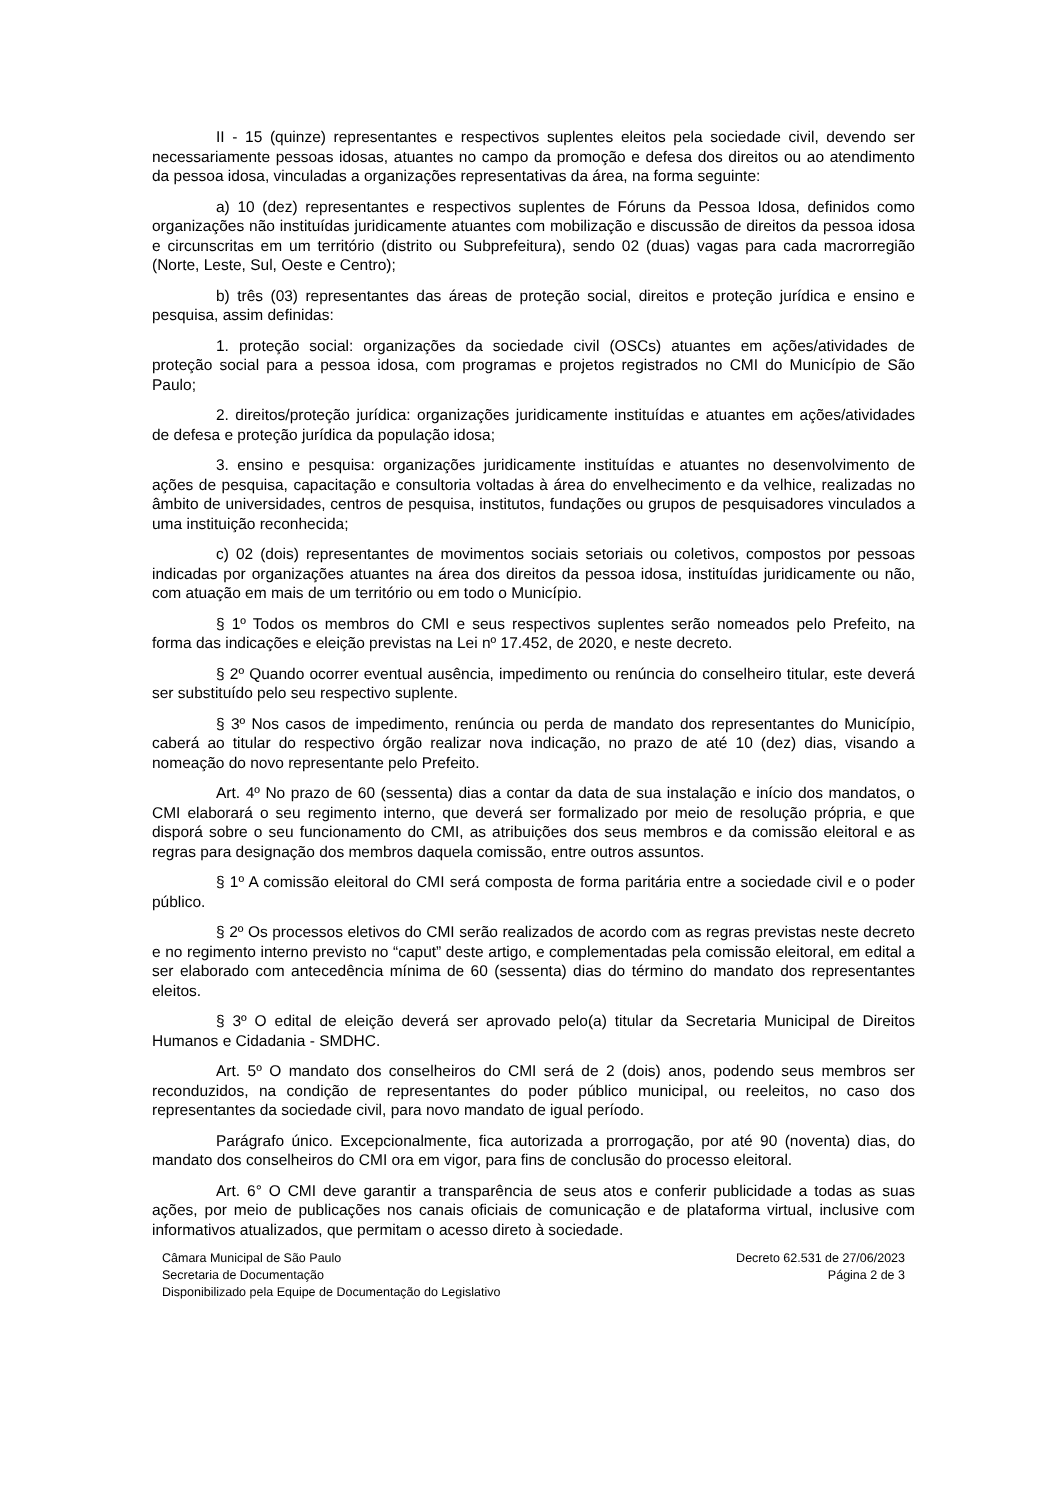II - 15 (quinze) representantes e respectivos suplentes eleitos pela sociedade civil, devendo ser necessariamente pessoas idosas, atuantes no campo da promoção e defesa dos direitos ou ao atendimento da pessoa idosa, vinculadas a organizações representativas da área, na forma seguinte:
a) 10 (dez) representantes e respectivos suplentes de Fóruns da Pessoa Idosa, definidos como organizações não instituídas juridicamente atuantes com mobilização e discussão de direitos da pessoa idosa e circunscritas em um território (distrito ou Subprefeitura), sendo 02 (duas) vagas para cada macrorregião (Norte, Leste, Sul, Oeste e Centro);
b) três (03) representantes das áreas de proteção social, direitos e proteção jurídica e ensino e pesquisa, assim definidas:
1. proteção social: organizações da sociedade civil (OSCs) atuantes em ações/atividades de proteção social para a pessoa idosa, com programas e projetos registrados no CMI do Município de São Paulo;
2. direitos/proteção jurídica: organizações juridicamente instituídas e atuantes em ações/atividades de defesa e proteção jurídica da população idosa;
3. ensino e pesquisa: organizações juridicamente instituídas e atuantes no desenvolvimento de ações de pesquisa, capacitação e consultoria voltadas à área do envelhecimento e da velhice, realizadas no âmbito de universidades, centros de pesquisa, institutos, fundações ou grupos de pesquisadores vinculados a uma instituição reconhecida;
c) 02 (dois) representantes de movimentos sociais setoriais ou coletivos, compostos por pessoas indicadas por organizações atuantes na área dos direitos da pessoa idosa, instituídas juridicamente ou não, com atuação em mais de um território ou em todo o Município.
§ 1º Todos os membros do CMI e seus respectivos suplentes serão nomeados pelo Prefeito, na forma das indicações e eleição previstas na Lei nº 17.452, de 2020, e neste decreto.
§ 2º Quando ocorrer eventual ausência, impedimento ou renúncia do conselheiro titular, este deverá ser substituído pelo seu respectivo suplente.
§ 3º Nos casos de impedimento, renúncia ou perda de mandato dos representantes do Município, caberá ao titular do respectivo órgão realizar nova indicação, no prazo de até 10 (dez) dias, visando a nomeação do novo representante pelo Prefeito.
Art. 4º No prazo de 60 (sessenta) dias a contar da data de sua instalação e início dos mandatos, o CMI elaborará o seu regimento interno, que deverá ser formalizado por meio de resolução própria, e que disporá sobre o seu funcionamento do CMI, as atribuições dos seus membros e da comissão eleitoral e as regras para designação dos membros daquela comissão, entre outros assuntos.
§ 1º A comissão eleitoral do CMI será composta de forma paritária entre a sociedade civil e o poder público.
§ 2º Os processos eletivos do CMI serão realizados de acordo com as regras previstas neste decreto e no regimento interno previsto no “caput” deste artigo, e complementadas pela comissão eleitoral, em edital a ser elaborado com antecedência mínima de 60 (sessenta) dias do término do mandato dos representantes eleitos.
§ 3º O edital de eleição deverá ser aprovado pelo(a) titular da Secretaria Municipal de Direitos Humanos e Cidadania - SMDHC.
Art. 5º O mandato dos conselheiros do CMI será de 2 (dois) anos, podendo seus membros ser reconduzidos, na condição de representantes do poder público municipal, ou reeleitos, no caso dos representantes da sociedade civil, para novo mandato de igual período.
Parágrafo único. Excepcionalmente, fica autorizada a prorrogação, por até 90 (noventa) dias, do mandato dos conselheiros do CMI ora em vigor, para fins de conclusão do processo eleitoral.
Art. 6° O CMI deve garantir a transparência de seus atos e conferir publicidade a todas as suas ações, por meio de publicações nos canais oficiais de comunicação e de plataforma virtual, inclusive com informativos atualizados, que permitam o acesso direto à sociedade.
Câmara Municipal de São Paulo
Secretaria de Documentação
Disponibilizado pela Equipe de Documentação do Legislativo
Decreto 62.531 de 27/06/2023
Página 2 de 3